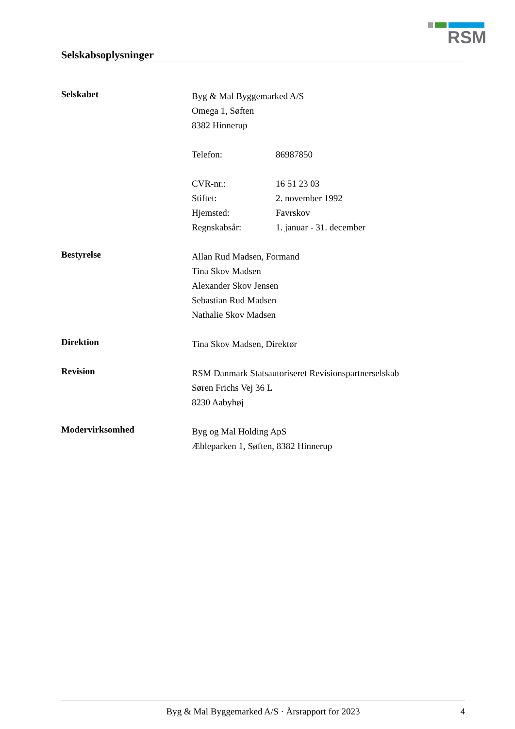RSM
Selskabsoplysninger
Selskabet
Byg & Mal Byggemarked A/S
Omega 1, Søften
8382 Hinnerup
Telefon: 86987850
CVR-nr.: 16 51 23 03
Stiftet: 2. november 1992
Hjemsted: Favrskov
Regnskabsår: 1. januar - 31. december
Bestyrelse
Allan Rud Madsen, Formand
Tina Skov Madsen
Alexander Skov Jensen
Sebastian Rud Madsen
Nathalie Skov Madsen
Direktion
Tina Skov Madsen, Direktør
Revision
RSM Danmark Statsautoriseret Revisionspartnerselskab
Søren Frichs Vej 36 L
8230 Aabyhøj
Modervirksomhed
Byg og Mal Holding ApS
Æbleparken 1, Søften, 8382 Hinnerup
Byg & Mal Byggemarked A/S · Årsrapport for 2023 4